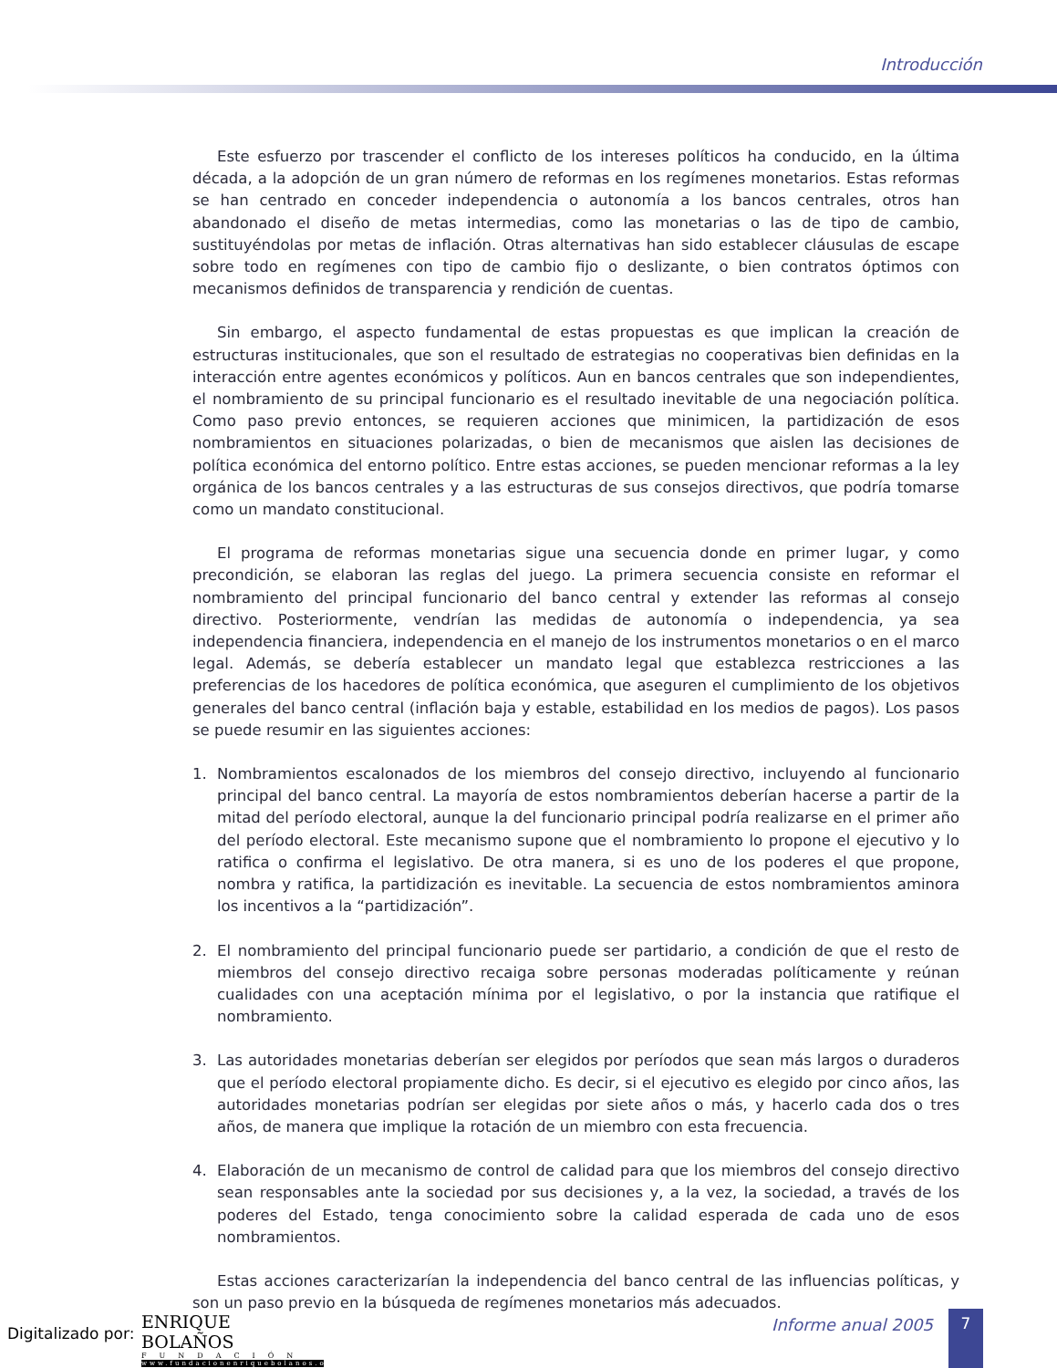Introducción
Este esfuerzo por trascender el conflicto de los intereses políticos ha conducido, en la última década, a la adopción de un gran número de reformas en los regímenes monetarios. Estas reformas se han centrado en conceder independencia o autonomía a los bancos centrales, otros han abandonado el diseño de metas intermedias, como las monetarias o las de tipo de cambio, sustituyéndolas por metas de inflación. Otras alternativas han sido establecer cláusulas de escape sobre todo en regímenes con tipo de cambio fijo o deslizante, o bien contratos óptimos con mecanismos definidos de transparencia y rendición de cuentas.
Sin embargo, el aspecto fundamental de estas propuestas es que implican la creación de estructuras institucionales, que son el resultado de estrategias no cooperativas bien definidas en la interacción entre agentes económicos y políticos. Aun en bancos centrales que son independientes, el nombramiento de su principal funcionario es el resultado inevitable de una negociación política. Como paso previo entonces, se requieren acciones que minimicen, la partidización de esos nombramientos en situaciones polarizadas, o bien de mecanismos que aislen las decisiones de política económica del entorno político. Entre estas acciones, se pueden mencionar reformas a la ley orgánica de los bancos centrales y a las estructuras de sus consejos directivos, que podría tomarse como un mandato constitucional.
El programa de reformas monetarias sigue una secuencia donde en primer lugar, y como precondición, se elaboran las reglas del juego. La primera secuencia consiste en reformar el nombramiento del principal funcionario del banco central y extender las reformas al consejo directivo. Posteriormente, vendrían las medidas de autonomía o independencia, ya sea independencia financiera, independencia en el manejo de los instrumentos monetarios o en el marco legal. Además, se debería establecer un mandato legal que establezca restricciones a las preferencias de los hacedores de política económica, que aseguren el cumplimiento de los objetivos generales del banco central (inflación baja y estable, estabilidad en los medios de pagos). Los pasos se puede resumir en las siguientes acciones:
1. Nombramientos escalonados de los miembros del consejo directivo, incluyendo al funcionario principal del banco central. La mayoría de estos nombramientos deberían hacerse a partir de la mitad del período electoral, aunque la del funcionario principal podría realizarse en el primer año del período electoral. Este mecanismo supone que el nombramiento lo propone el ejecutivo y lo ratifica o confirma el legislativo. De otra manera, si es uno de los poderes el que propone, nombra y ratifica, la partidización es inevitable. La secuencia de estos nombramientos aminora los incentivos a la “partidización”.
2. El nombramiento del principal funcionario puede ser partidario, a condición de que el resto de miembros del consejo directivo recaiga sobre personas moderadas políticamente y reúnan cualidades con una aceptación mínima por el legislativo, o por la instancia que ratifique el nombramiento.
3. Las autoridades monetarias deberían ser elegidos por períodos que sean más largos o duraderos que el período electoral propiamente dicho. Es decir, si el ejecutivo es elegido por cinco años, las autoridades monetarias podrían ser elegidas por siete años o más, y hacerlo cada dos o tres años, de manera que implique la rotación de un miembro con esta frecuencia.
4. Elaboración de un mecanismo de control de calidad para que los miembros del consejo directivo sean responsables ante la sociedad por sus decisiones y, a la vez, la sociedad, a través de los poderes del Estado, tenga conocimiento sobre la calidad esperada de cada uno de esos nombramientos.
Estas acciones caracterizarían la independencia del banco central de las influencias políticas, y son un paso previo en la búsqueda de regímenes monetarios más adecuados.
Digitalizado por:
ENRIQUE BOLAÑOS
FUNDACIÓN
www.fundacionenriquebolanos.org
Informe anual 2005 7